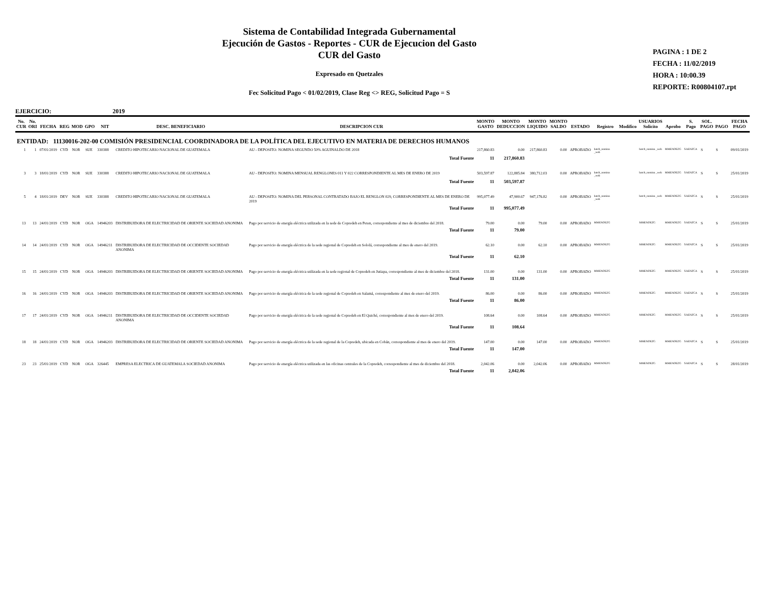Sistema de Contabilidad Integrada Gubernamental
Ejecución de Gastos - Reportes - CUR de Ejecucion del Gasto
CUR del Gasto
Expresado en Quetzales
Fec Solicitud Pago < 01/02/2019, Clase Reg <> REG, Solicitud Pago = S
PAGINA : 1 DE 2
FECHA : 11/02/2019
HORA : 10:00.39
REPORTE: R00804107.rpt
EJERCICIO: 2019
| No. CUR | No. ORI | FECHA | REG | MOD | GPO | NIT | DESC. BENEFICIARIO | DESCRIPCION CUR | MONTO GASTO | MONTO DEDUCCION | MONTO LIQUIDO | MONTO SALDO | ESTADO | Registro | Modifico | USUARIOS Solicito | Aprobo | S. Pago | SOL. PAGO | PAGO | FECHA PAGO |
| --- | --- | --- | --- | --- | --- | --- | --- | --- | --- | --- | --- | --- | --- | --- | --- | --- | --- | --- | --- | --- | --- |
| ENTIDAD: 11130016-202-00 COMISIÓN PRESIDENCIAL COORDINADORA DE LA POLÍTICA DEL EJECUTIVO EN MATERIA DE DERECHOS HUMANOS | | | | | | | | | | | | | | | | | | | | | |
| 1 | 1 | 07/01/2019 | CYD | NOR | SUE | 330388 | CREDITO HIPOTECARIO NACIONAL DE GUATEMALA | AU - DEPOSITO: NOMINA SEGUNDO 50% AGUINALDO DE 2018 | 217,860.83 | 0.00 | 217,860.83 | 0.00 | APROBADO | batch_nomina _web | | batch_nomina _web | MMENDEZG | SAENZCA | S | S | 09/01/2019 |
| | | | | | | | | Total Fuente | 11 | 217,860.83 | | | | | | | | | | | |
| 3 | 3 | 18/01/2019 | CYD | NOR | SUE | 330388 | CREDITO HIPOTECARIO NACIONAL DE GUATEMALA | AU - DEPOSITO: NOMINA MENSUAL RENGLONES 011 Y 022 CORRESPONDIENTE AL MES DE ENERO DE 2019 | 503,597.87 | 122,885.84 | 380,712.03 | 0.00 | APROBADO | batch_nomina _web | | batch_nomina _web | MMENDEZG | SAENZCA | S | S | 25/01/2019 |
| | | | | | | | | Total Fuente | 11 | 503,597.87 | | | | | | | | | | | |
| 5 | 4 | 18/01/2019 | DEV | NOR | SUE | 330388 | CREDITO HIPOTECARIO NACIONAL DE GUATEMALA | AU - DEPOSITO: NOMINA DEL PERSONAL CONTRATADO BAJO EL RENGLON 029, CORRESPONDIENTE AL MES DE ENERO DE 2019 | 995,077.49 | 47,900.67 | 947,176.82 | 0.00 | APROBADO | batch_nomina _web | | batch_nomina _web | MMENDEZG | SAENZCA | S | S | 25/01/2019 |
| | | | | | | | | Total Fuente | 11 | 995,077.49 | | | | | | | | | | | |
| 13 | 13 | 24/01/2019 | CYD | NOR | OGA | 14946203 | DISTRIBUIDORA DE ELECTRICIDAD DE ORIENTE SOCIEDAD ANONIMA | Pago por servicio de energía eléctrica utilizada en la sede de Copredeh en Peten, correspondiente al mes de diciembre del 2018. | 79.00 | 0.00 | 79.00 | 0.00 | APROBADO | MMENDEZG | | MMENDEZG | MMENDEZG | SAENZCA | S | S | 25/01/2019 |
| | | | | | | | | Total Fuente | 11 | 79.00 | | | | | | | | | | | |
| 14 | 14 | 24/01/2019 | CYD | NOR | OGA | 14946211 | DISTRIBUIDORA DE ELECTRICIDAD DE OCCIDENTE SOCIEDAD ANONIMA | Pago por servicio de energía eléctrica de la sede regional de Copredeh en Sololá, correspondiente al mes de enero del 2019. | 62.10 | 0.00 | 62.10 | 0.00 | APROBADO | MMENDEZG | | MMENDEZG | MMENDEZG | SAENZCA | S | S | 25/01/2019 |
| | | | | | | | | Total Fuente | 11 | 62.10 | | | | | | | | | | | |
| 15 | 15 | 24/01/2019 | CYD | NOR | OGA | 14946203 | DISTRIBUIDORA DE ELECTRICIDAD DE ORIENTE SOCIEDAD ANONIMA | Pago por servicio de energía eléctrica utilizada en la sede regional de Copredeh en Jutiapa, correspondiente al mes de diciembre del 2018. | 131.00 | 0.00 | 131.00 | 0.00 | APROBADO | MMENDEZG | | MMENDEZG | MMENDEZG | SAENZCA | S | S | 25/01/2019 |
| | | | | | | | | Total Fuente | 11 | 131.00 | | | | | | | | | | | |
| 16 | 16 | 24/01/2019 | CYD | NOR | OGA | 14946203 | DISTRIBUIDORA DE ELECTRICIDAD DE ORIENTE SOCIEDAD ANONIMA | Pago por servicio de energía eléctrica de la sede regional de Copredeh en Salamá, correspondiente al mes de enero del 2019. | 86.00 | 0.00 | 86.00 | 0.00 | APROBADO | MMENDEZG | | MMENDEZG | MMENDEZG | SAENZCA | S | S | 25/01/2019 |
| | | | | | | | | Total Fuente | 11 | 86.00 | | | | | | | | | | | |
| 17 | 17 | 24/01/2019 | CYD | NOR | OGA | 14946211 | DISTRIBUIDORA DE ELECTRICIDAD DE OCCIDENTE SOCIEDAD ANONIMA | Pago por servicio de energía eléctrica de la sede regional de Copredeh en El Quiché, correspondiente al mes de enero del 2019. | 108.64 | 0.00 | 108.64 | 0.00 | APROBADO | MMENDEZG | | MMENDEZG | MMENDEZG | SAENZCA | S | S | 25/01/2019 |
| | | | | | | | | Total Fuente | 11 | 108.64 | | | | | | | | | | | |
| 18 | 18 | 24/01/2019 | CYD | NOR | OGA | 14946203 | DISTRIBUIDORA DE ELECTRICIDAD DE ORIENTE SOCIEDAD ANONIMA | Pago por servicio de energía eléctrica de la sede regional de la Copredeh, ubicada en Cobán, correspondiente al mes de enero del 2019. | 147.00 | 0.00 | 147.00 | 0.00 | APROBADO | MMENDEZG | | MMENDEZG | MMENDEZG | SAENZCA | S | S | 25/01/2019 |
| | | | | | | | | Total Fuente | 11 | 147.00 | | | | | | | | | | | |
| 23 | 23 | 25/01/2019 | CYD | NOR | OGA | 326445 | EMPRESA ELECTRICA DE GUATEMALA SOCIEDAD ANONIMA | Pago por servicio de energía eléctrica utilizada en las oficinas centrales de la Copredeh, correspondiente al mes de diciembre del 2018. | 2,042.06 | 0.00 | 2,042.06 | 0.00 | APROBADO | MMENDEZG | | MMENDEZG | MMENDEZG | SAENZCA | S | S | 28/01/2019 |
| | | | | | | | | Total Fuente | 11 | 2,042.06 | | | | | | | | | | | |